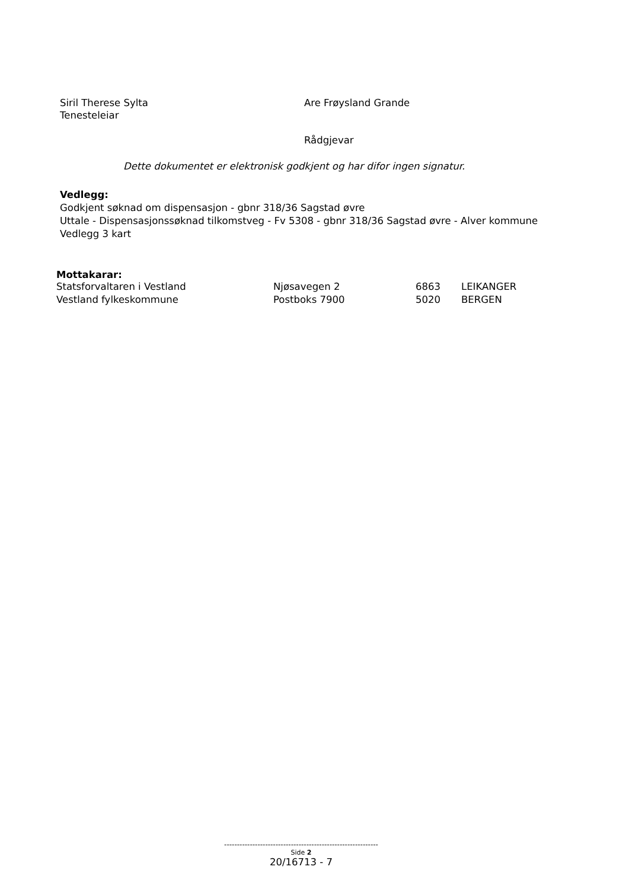Siril Therese Sylta
Tenesteleiar
Are Frøysland Grande
Rådgjevar
Dette dokumentet er elektronisk godkjent og har difor ingen signatur.
Vedlegg:
Godkjent søknad om dispensasjon - gbnr 318/36 Sagstad øvre
Uttale - Dispensasjonssøknad tilkomstveg - Fv 5308 - gbnr 318/36 Sagstad øvre - Alver kommune
Vedlegg 3 kart
Mottakarar:
| Statsforvaltaren i Vestland | Njøsavegen 2 | 6863 | LEIKANGER |
| Vestland fylkeskommune | Postboks 7900 | 5020 | BERGEN |
------------------------------------------------------------
Side 2
20/16713 - 7